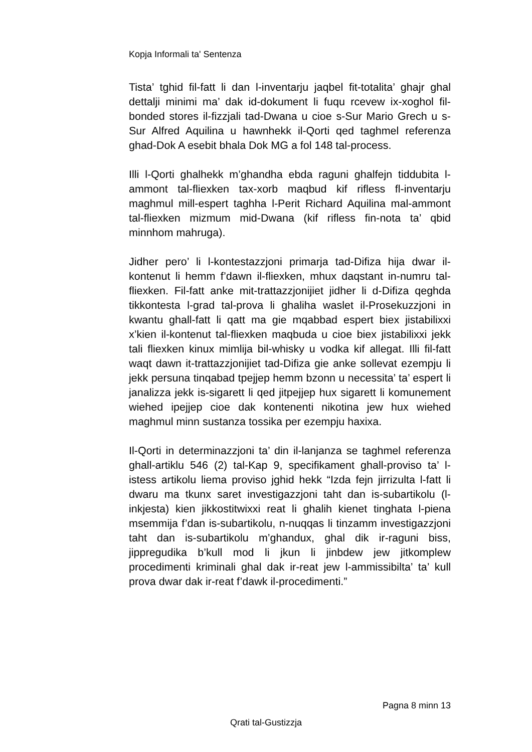Kopja Informali ta' Sentenza
Tista’ tghid fil-fatt li dan l-inventarju jaqbel fit-totalita’ ghajr ghal dettalji minimi ma’ dak id-dokument li fuqu rcevew ix-xoghol fil-bonded stores il-fizzjali tad-Dwana u cioe s-Sur Mario Grech u s-Sur Alfred Aquilina u hawnhekk il-Qorti qed taghmel referenza ghad-Dok A esebit bhala Dok MG a fol 148 tal-process.
Illi l-Qorti ghalhekk m’ghandha ebda raguni ghalfejn tiddubita l-ammont tal-fliexken tax-xorb maqbud kif rifless fl-inventarju maghmul mill-espert taghha l-Perit Richard Aquilina mal-ammont tal-fliexken mizmum mid-Dwana (kif rifless fin-nota ta’ qbid minnhom mahruga).
Jidher pero’ li l-kontestazzjoni primarja tad-Difiza hija dwar il-kontenut li hemm f’dawn il-fliexken, mhux daqstant in-numru tal-fliexken. Fil-fatt anke mit-trattazzjonijiet jidher li d-Difiza qeghda tikkontesta l-grad tal-prova li ghaliha waslet il-Prosekuzzjoni in kwantu ghall-fatt li qatt ma gie mqabbad espert biex jistabilixxi x’kien il-kontenut tal-fliexken maqbuda u cioe biex jistabilixxi jekk tali fliexken kinux mimlija bil-whisky u vodka kif allegat. Illi fil-fatt waqt dawn it-trattazzjonijiet tad-Difiza gie anke sollevat ezempju li jekk persuna tinqabad tpejjep hemm bzonn u necessita’ ta’ espert li janalizza jekk is-sigarett li qed jitpejjep hux sigarett li komunement wiehed ipejjep cioe dak kontenenti nikotina jew hux wiehed maghmul minn sustanza tossika per ezempju haxixa.
Il-Qorti in determinazzjoni ta’ din il-lanjanza se taghmel referenza ghall-artiklu 546 (2) tal-Kap 9, specifikament ghall-proviso ta’ l-istess artikolu liema proviso jghid hekk “Izda fejn jirrizulta l-fatt li dwaru ma tkunx saret investigazzjoni taht dan is-subartikolu (l-inkjesta) kien jikkostitwixxi reat li ghalih kienet tinghata l-piena msemmija f’dan is-subartikolu, n-nuqqas li tinzamm investigazzjoni taht dan is-subartikolu m’ghandux, ghal dik ir-raguni biss, jippregudika b’kull mod li jkun li jinbdew jew jitkomplew procedimenti kriminali ghal dak ir-reat jew l-ammissibilta’ ta’ kull prova dwar dak ir-reat f’dawk il-procedimenti.”
Pagna 8 minn 13
Qrati tal-Gustizzja